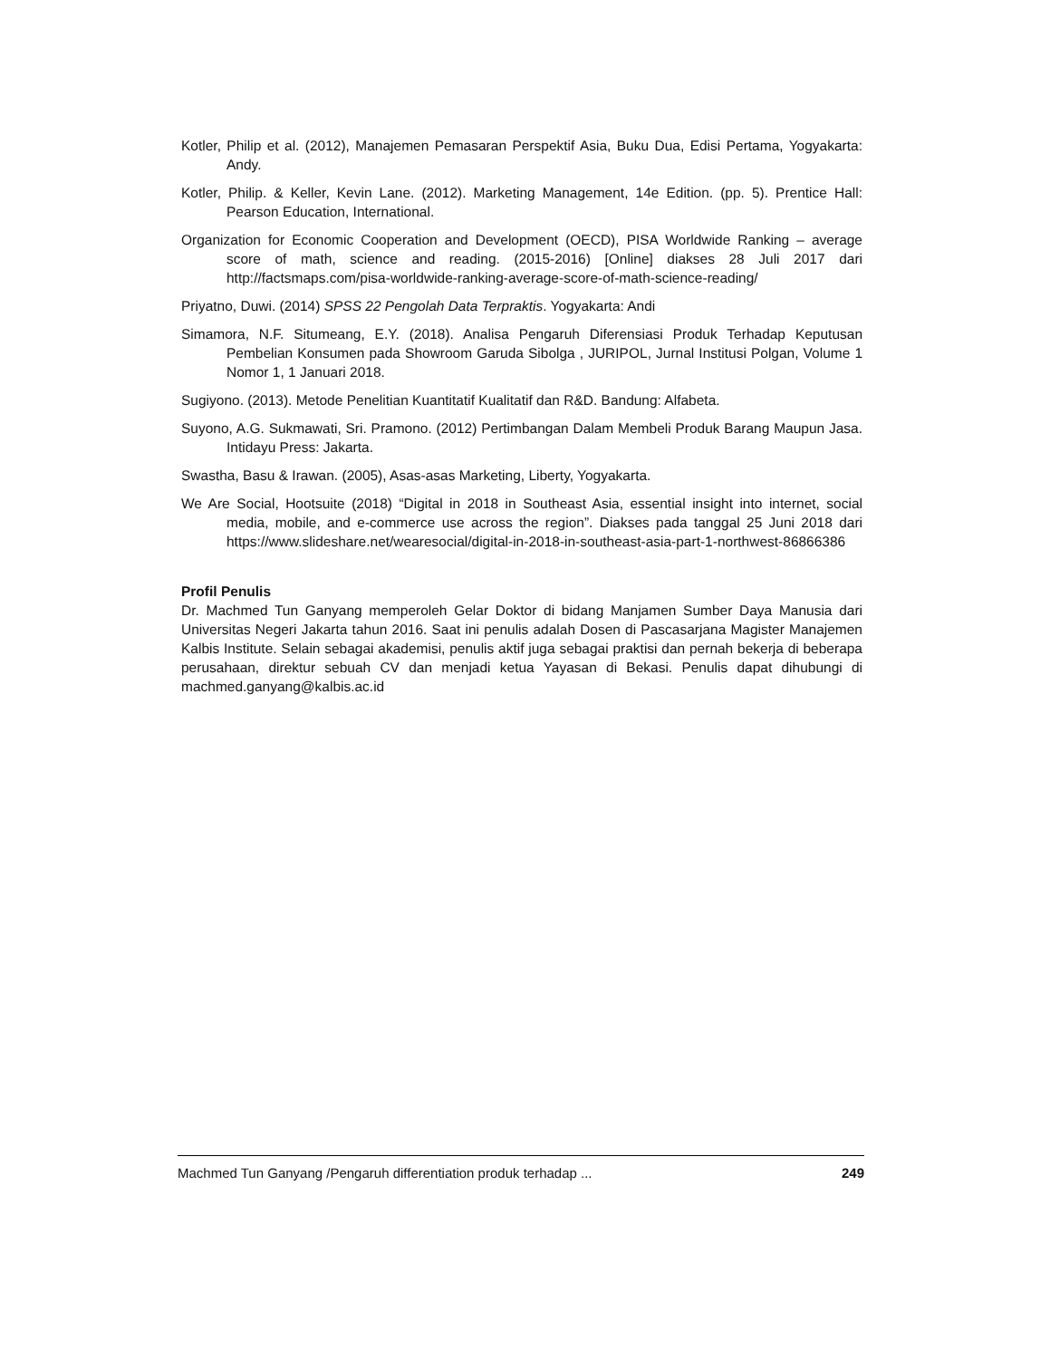Kotler, Philip et al. (2012), Manajemen Pemasaran Perspektif Asia, Buku Dua, Edisi Pertama, Yogyakarta: Andy.
Kotler, Philip. & Keller, Kevin Lane. (2012). Marketing Management, 14e Edition. (pp. 5). Prentice Hall: Pearson Education, International.
Organization for Economic Cooperation and Development (OECD), PISA Worldwide Ranking – average score of math, science and reading. (2015-2016) [Online] diakses 28 Juli 2017 dari http://factsmaps.com/pisa-worldwide-ranking-average-score-of-math-science-reading/
Priyatno, Duwi. (2014) SPSS 22 Pengolah Data Terpraktis. Yogyakarta: Andi
Simamora, N.F. Situmeang, E.Y. (2018). Analisa Pengaruh Diferensiasi Produk Terhadap Keputusan Pembelian Konsumen pada Showroom Garuda Sibolga , JURIPOL, Jurnal Institusi Polgan, Volume 1 Nomor 1, 1 Januari 2018.
Sugiyono. (2013). Metode Penelitian Kuantitatif Kualitatif dan R&D. Bandung: Alfabeta.
Suyono, A.G. Sukmawati, Sri. Pramono. (2012) Pertimbangan Dalam Membeli Produk Barang Maupun Jasa. Intidayu Press: Jakarta.
Swastha, Basu & Irawan. (2005), Asas-asas Marketing, Liberty, Yogyakarta.
We Are Social, Hootsuite (2018) “Digital in 2018 in Southeast Asia, essential insight into internet, social media, mobile, and e-commerce use across the region”. Diakses pada tanggal 25 Juni 2018 dari https://www.slideshare.net/wearesocial/digital-in-2018-in-southeast-asia-part-1-northwest-86866386
Profil Penulis
Dr. Machmed Tun Ganyang memperoleh Gelar Doktor di bidang Manjamen Sumber Daya Manusia dari Universitas Negeri Jakarta tahun 2016. Saat ini penulis adalah Dosen di Pascasarjana Magister Manajemen Kalbis Institute. Selain sebagai akademisi, penulis aktif juga sebagai praktisi dan pernah bekerja di beberapa perusahaan, direktur sebuah CV dan menjadi ketua Yayasan di Bekasi. Penulis dapat dihubungi di machmed.ganyang@kalbis.ac.id
Machmed Tun Ganyang /Pengaruh differentiation produk terhadap ... 249